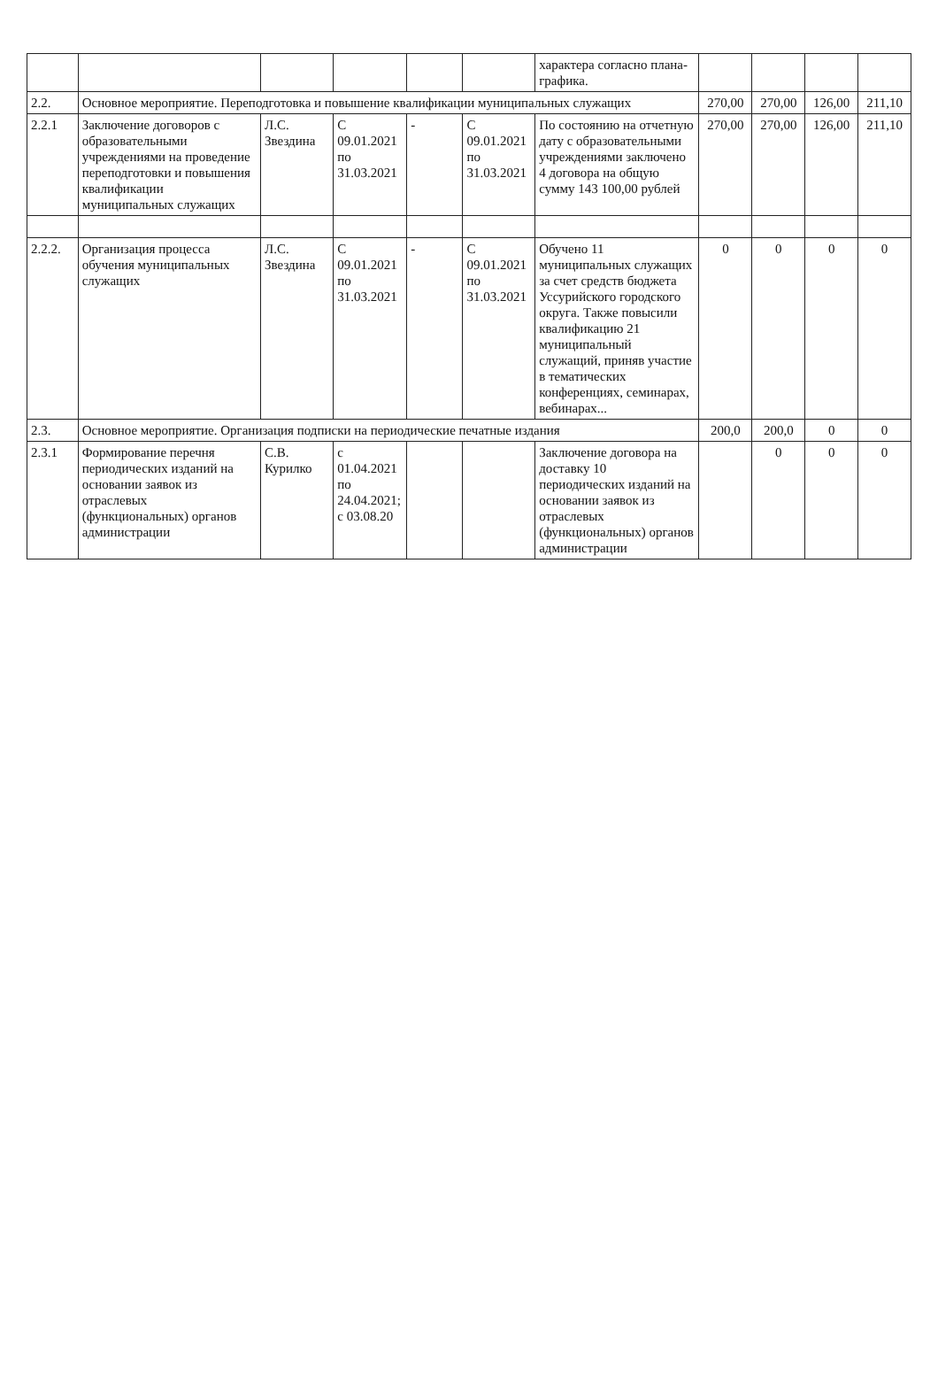| | | | | | | характера согласно плана-графика. | | | | |
| 2.2. | Основное мероприятие. Переподготовка и повышение квалификации муниципальных служащих | | | | | | 270,00 | 270,00 | 126,00 | 211,10 |
| 2.2.1 | Заключение договоров с образовательными учреждениями на проведение переподготовки и повышения квалификации муниципальных служащих | Л.С. Звездина | С 09.01.2021 по 31.03.2021 | - | С 09.01.2021 по 31.03.2021 | По состоянию на отчетную дату с образовательными учреждениями заключено 4 договора на общую сумму 143 100,00 рублей | 270,00 | 270,00 | 126,00 | 211,10 |
| 2.2.2. | Организация процесса обучения муниципальных служащих | Л.С. Звездина | С 09.01.2021 по 31.03.2021 | - | С 09.01.2021 по 31.03.2021 | Обучено 11 муниципальных служащих за счет средств бюджета Уссурийского городского округа. Также повысили квалификацию 21 муниципальный служащий, приняв участие в тематических конференциях, семинарах, вебинарах... | 0 | 0 | 0 | 0 |
| 2.3. | Основное мероприятие. Организация подписки на периодические печатные издания | | | | | | 200,0 | 200,0 | 0 | 0 |
| 2.3.1 | Формирование перечня периодических изданий на основании заявок из отраслевых (функциональных) органов администрации | С.В. Курилко | с 01.04.2021 по 24.04.2021; с 03.08.20 | | | Заключение договора на доставку 10 периодических изданий на основании заявок из отраслевых (функциональных) органов администрации | | 0 | 0 | 0 |